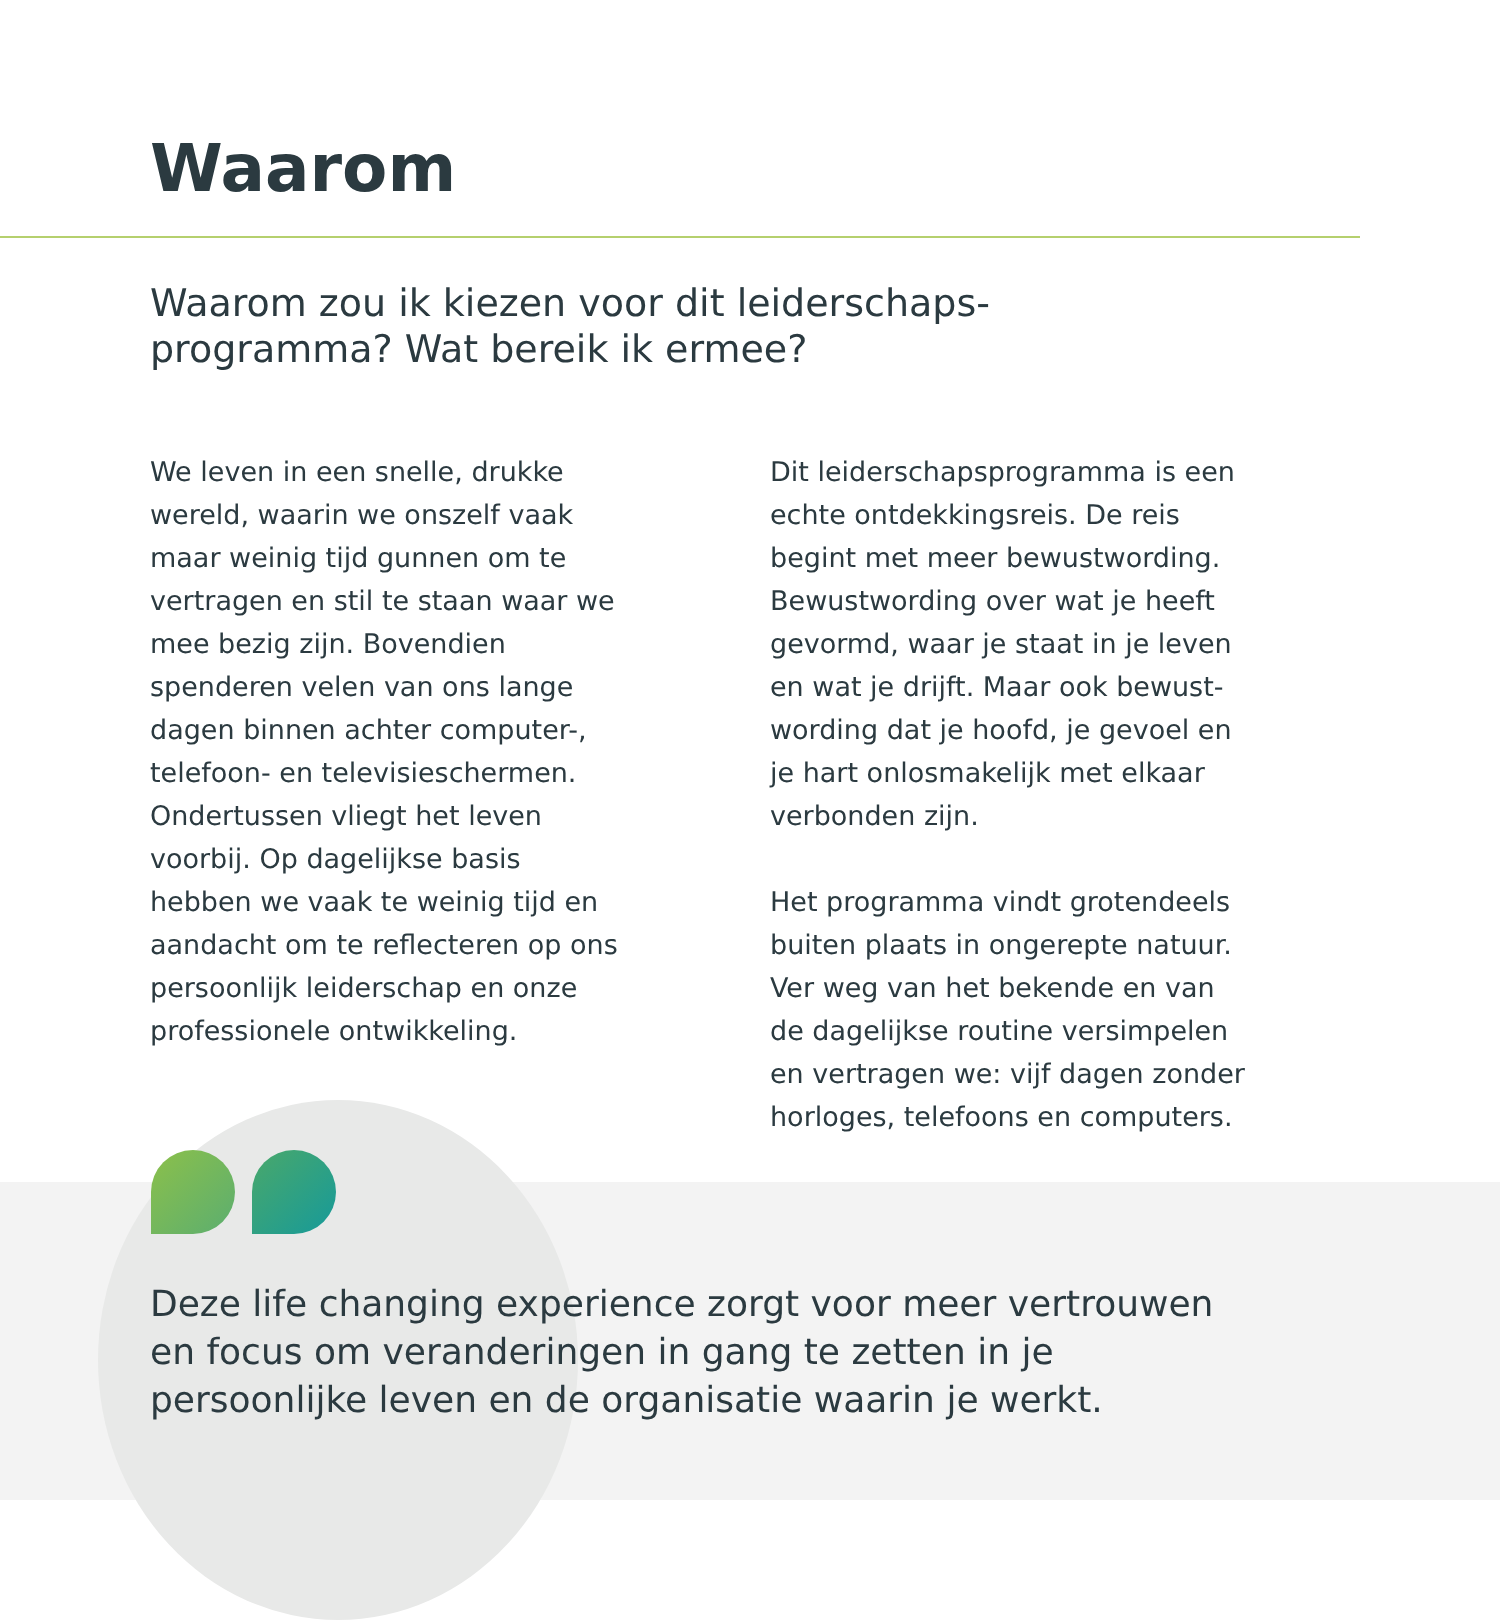Waarom
Waarom zou ik kiezen voor dit leiderschaps-
programma? Wat bereik ik ermee?
We leven in een snelle, drukke wereld, waarin we onszelf vaak maar weinig tijd gunnen om te vertragen en stil te staan waar we mee bezig zijn. Bovendien spenderen velen van ons lange dagen binnen achter computer-, telefoon- en televisieschermen. Ondertussen vliegt het leven voorbij. Op dagelijkse basis hebben we vaak te weinig tijd en aandacht om te reflecteren op ons persoonlijk leiderschap en onze professionele ontwikkeling.
Dit leiderschapsprogramma is een echte ontdekkingsreis. De reis begint met meer bewustwording. Bewustwording over wat je heeft gevormd, waar je staat in je leven en wat je drijft. Maar ook bewust-wording dat je hoofd, je gevoel en je hart onlosmakelijk met elkaar verbonden zijn.
Het programma vindt grotendeels buiten plaats in ongerepte natuur. Ver weg van het bekende en van de dagelijkse routine versimpelen en vertragen we: vijf dagen zonder horloges, telefoons en computers.
Deze life changing experience zorgt voor meer vertrouwen en focus om veranderingen in gang te zetten in je persoonlijke leven en de organisatie waarin je werkt.